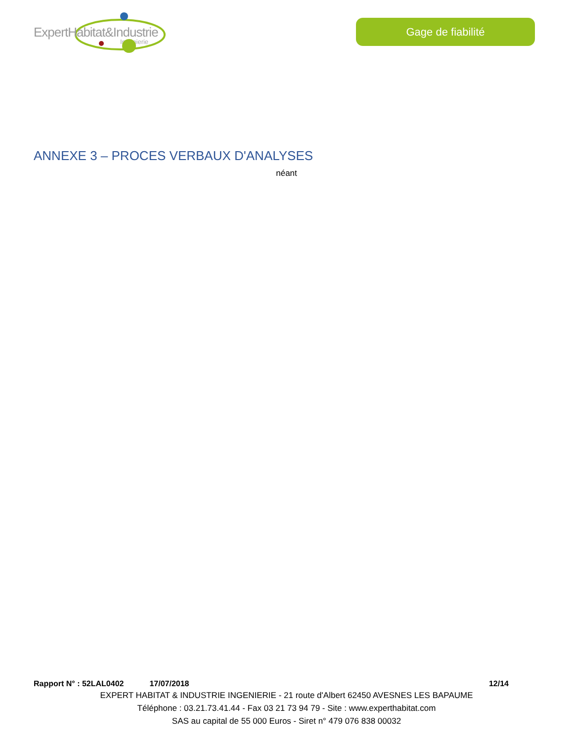ExpertHabitat&Industrie
Ingénierie
Gage de fiabilité
ANNEXE 3 – PROCES VERBAUX D'ANALYSES
néant
Rapport N° : 52LAL0402 17/07/2018 12/14
EXPERT HABITAT & INDUSTRIE INGENIERIE - 21 route d'Albert 62450 AVESNES LES BAPAUME
Téléphone : 03.21.73.41.44 - Fax 03 21 73 94 79 - Site : www.experthabitat.com
SAS au capital de 55 000 Euros - Siret n° 479 076 838 00032